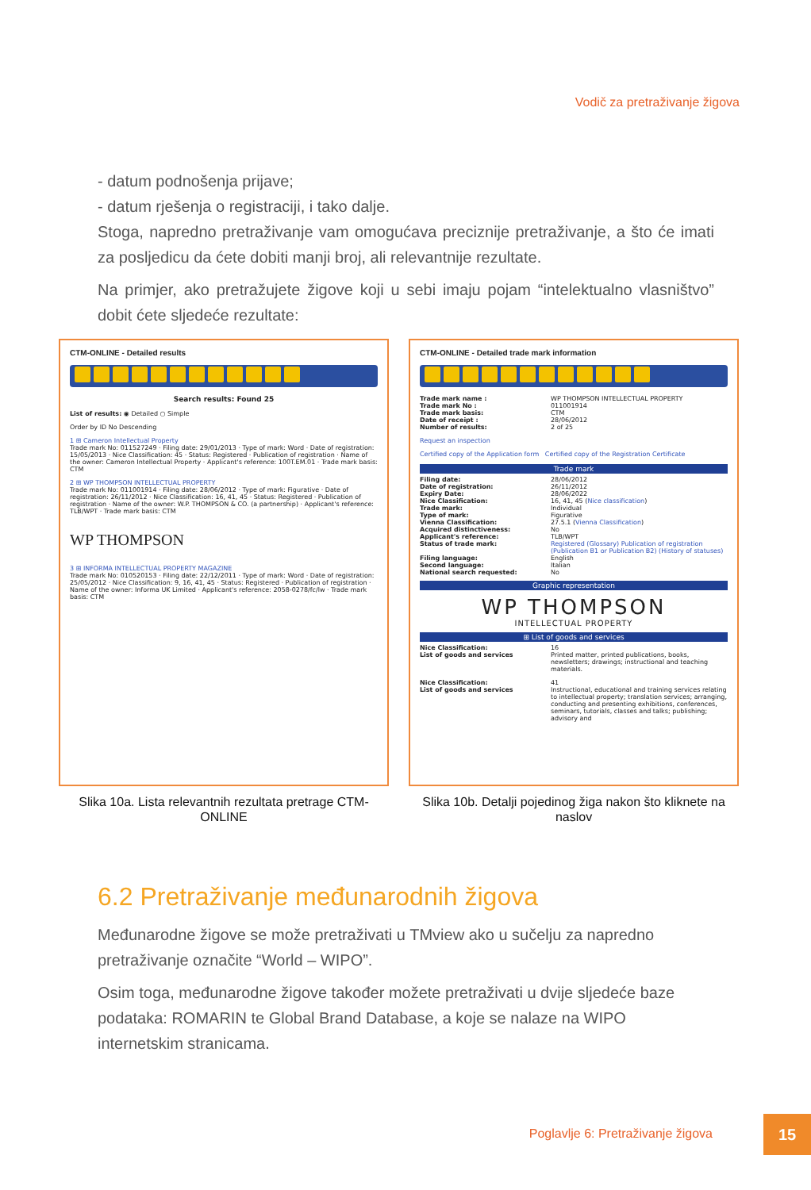Vodič za pretraživanje žigova
- datum podnošenja prijave;
- datum rješenja o registraciji, i tako dalje.
Stoga, napredno pretraživanje vam omogućava preciznije pretraživanje, a što će imati za posljedicu da ćete dobiti manji broj, ali relevantnije rezultate.
Na primjer, ako pretražujete žigove koji u sebi imaju pojam “intelektualno vlasništvo” dobit ćete sljedeće rezultate:
CTM-ONLINE - Detailed results
Search results: Found 25
List of results: ◉ Detailed ○ Simple
Order by ID No Descending
1 ⊞ Cameron Intellectual Property
Trade mark No: 011527249 · Filing date: 29/01/2013 · Type of mark: Word · Date of registration: 15/05/2013 · Nice Classification: 45 · Status: Registered · Publication of registration · Name of the owner: Cameron Intellectual Property · Applicant's reference: 100T.EM.01 · Trade mark basis: CTM
2 ⊞ WP THOMPSON INTELLECTUAL PROPERTY
Trade mark No: 011001914 · Filing date: 28/06/2012 · Type of mark: Figurative · Date of registration: 26/11/2012 · Nice Classification: 16, 41, 45 · Status: Registered · Publication of registration · Name of the owner: W.P. THOMPSON & CO. (a partnership) · Applicant's reference: TLB/WPT · Trade mark basis: CTM
WP THOMPSON
3 ⊞ INFORMA INTELLECTUAL PROPERTY MAGAZINE
Trade mark No: 010520153 · Filing date: 22/12/2011 · Type of mark: Word · Date of registration: 25/05/2012 · Nice Classification: 9, 16, 41, 45 · Status: Registered · Publication of registration · Name of the owner: Informa UK Limited · Applicant's reference: 2058-0278/fc/lw · Trade mark basis: CTM
Slika 10a. Lista relevantnih rezultata pretrage CTM-ONLINE
CTM-ONLINE - Detailed trade mark information
Trade mark name : WP THOMPSON INTELLECTUAL PROPERTY
Trade mark No : 011001914
Trade mark basis: CTM
Date of receipt : 28/06/2012
Number of results: 2 of 25
Request an inspection
Certified copy of the Application form Certified copy of the Registration Certificate
Trade mark
Filing date: 28/06/2012
Date of registration: 26/11/2012
Expiry Date: 28/06/2022
Nice Classification: 16, 41, 45 (Nice classification)
Trade mark: Individual
Type of mark: Figurative
Vienna Classification: 27.5.1 (Vienna Classification)
Acquired distinctiveness: No
Applicant's reference: TLB/WPT
Status of trade mark: Registered (Glossary) Publication of registration (Publication B1 or Publication B2) (History of statuses)
Filing language: English
Second language: Italian
National search requested: No
Graphic representation
WP THOMPSON
INTELLECTUAL PROPERTY
⊞ List of goods and services
Nice Classification: 16
List of goods and services Printed matter, printed publications, books, newsletters; drawings; instructional and teaching materials.
Nice Classification: 41
List of goods and services Instructional, educational and training services relating to intellectual property; translation services; arranging, conducting and presenting exhibitions, conferences, seminars, tutorials, classes and talks; publishing; advisory and
Slika 10b. Detalji pojedinog žiga nakon što kliknete na naslov
6.2 Pretraživanje međunarodnih žigova
Međunarodne žigove se može pretraživati u TMview ako u sučelju za napredno pretraživanje označite “World – WIPO”.
Osim toga, međunarodne žigove također možete pretraživati u dvije sljedeće baze podataka: ROMARIN te Global Brand Database, a koje se nalaze na WIPO internetskim stranicama.
Poglavlje 6: Pretraživanje žigova
15